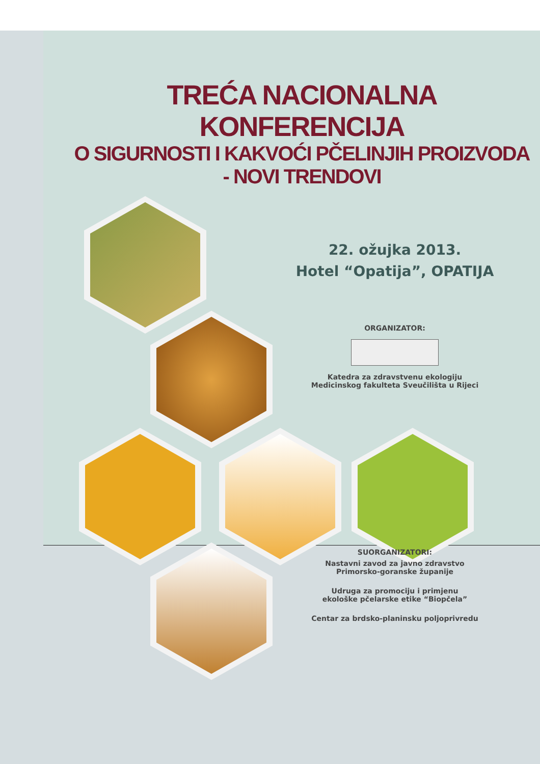TREĆA NACIONALNA KONFERENCIJA
O SIGURNOSTI I KAKVOĆI PČELINJIH PROIZVODA
- NOVI TRENDOVI
22. ožujka 2013.
Hotel “Opatija”, OPATIJA
ORGANIZATOR:
Katedra za zdravstvenu ekologiju
Medicinskog fakulteta Sveučilišta u Rijeci
SUORGANIZATORI:
Nastavni zavod za javno zdravstvo
Primorsko-goranske županije
Udruga za promociju i primjenu
ekološke pčelarske etike “Biopčela”
Centar za brdsko-planinsku poljoprivredu